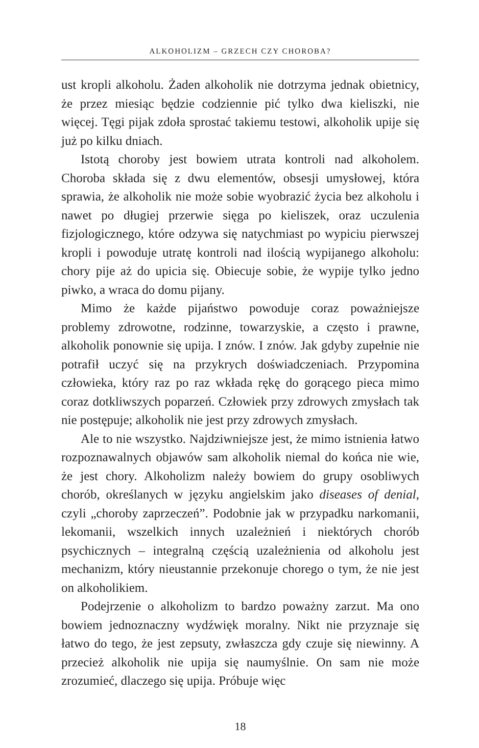ALKOHOLIZM – GRZECH CZY CHOROBA?
ust kropli alkoholu. Żaden alkoholik nie dotrzyma jednak obietnicy, że przez miesiąc będzie codziennie pić tylko dwa kieliszki, nie więcej. Tęgi pijak zdoła sprostać takiemu testowi, alkoholik upije się już po kilku dniach.
Istotą choroby jest bowiem utrata kontroli nad alkoholem. Choroba składa się z dwu elementów, obsesji umysłowej, która sprawia, że alkoholik nie może sobie wyobrazić życia bez alkoholu i nawet po długiej przerwie sięga po kieliszek, oraz uczulenia fizjologicznego, które odzywa się natychmiast po wypiciu pierwszej kropli i powoduje utratę kontroli nad ilością wypijanego alkoholu: chory pije aż do upicia się. Obiecuje sobie, że wypije tylko jedno piwko, a wraca do domu pijany.
Mimo że każde pijaństwo powoduje coraz poważniejsze problemy zdrowotne, rodzinne, towarzyskie, a często i prawne, alkoholik ponownie się upija. I znów. I znów. Jak gdyby zupełnie nie potrafił uczyć się na przykrych doświadczeniach. Przypomina człowieka, który raz po raz wkłada rękę do gorącego pieca mimo coraz dotkliwszych poparzeń. Człowiek przy zdrowych zmysłach tak nie postępuje; alkoholik nie jest przy zdrowych zmysłach.
Ale to nie wszystko. Najdziwniejsze jest, że mimo istnienia łatwo rozpoznawalnych objawów sam alkoholik niemal do końca nie wie, że jest chory. Alkoholizm należy bowiem do grupy osobliwych chorób, określanych w języku angielskim jako diseases of denial, czyli „choroby zaprzeczeń”. Podobnie jak w przypadku narkomanii, lekomanii, wszelkich innych uzależnień i niektórych chorób psychicznych – integralną częścią uzależnienia od alkoholu jest mechanizm, który nieustannie przekonuje chorego o tym, że nie jest on alkoholikiem.
Podejrzenie o alkoholizm to bardzo poważny zarzut. Ma ono bowiem jednoznaczny wydźwięk moralny. Nikt nie przyznaje się łatwo do tego, że jest zepsuty, zwłaszcza gdy czuje się niewinny. A przecież alkoholik nie upija się naumyślnie. On sam nie może zrozumieć, dlaczego się upija. Próbuje więc
18